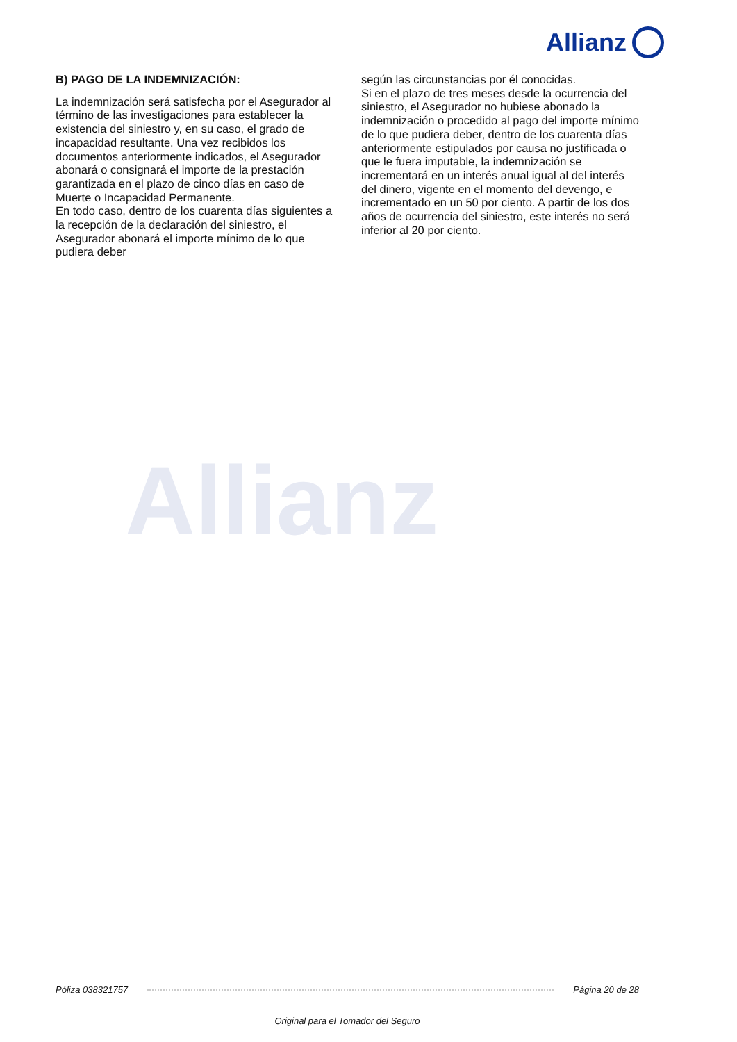Allianz
Allianz
B) PAGO DE LA INDEMNIZACIÓN:
La indemnización será satisfecha por el Asegurador al término de las investigaciones para establecer la existencia del siniestro y, en su caso, el grado de incapacidad resultante. Una vez recibidos los documentos anteriormente indicados, el Asegurador abonará o consignará el importe de la prestación garantizada en el plazo de cinco días en caso de Muerte o Incapacidad Permanente.
En todo caso, dentro de los cuarenta días siguientes a la recepción de la declaración del siniestro, el Asegurador abonará el importe mínimo de lo que pudiera deber
según las circunstancias por él conocidas.
Si en el plazo de tres meses desde la ocurrencia del siniestro, el Asegurador no hubiese abonado la indemnización o procedido al pago del importe mínimo de lo que pudiera deber, dentro de los cuarenta días anteriormente estipulados por causa no justificada o que le fuera imputable, la indemnización se incrementará en un interés anual igual al del interés del dinero, vigente en el momento del devengo, e incrementado en un 50 por ciento. A partir de los dos años de ocurrencia del siniestro, este interés no será inferior al 20 por ciento.
Póliza 038321757 Página 20 de 28
Original para el Tomador del Seguro